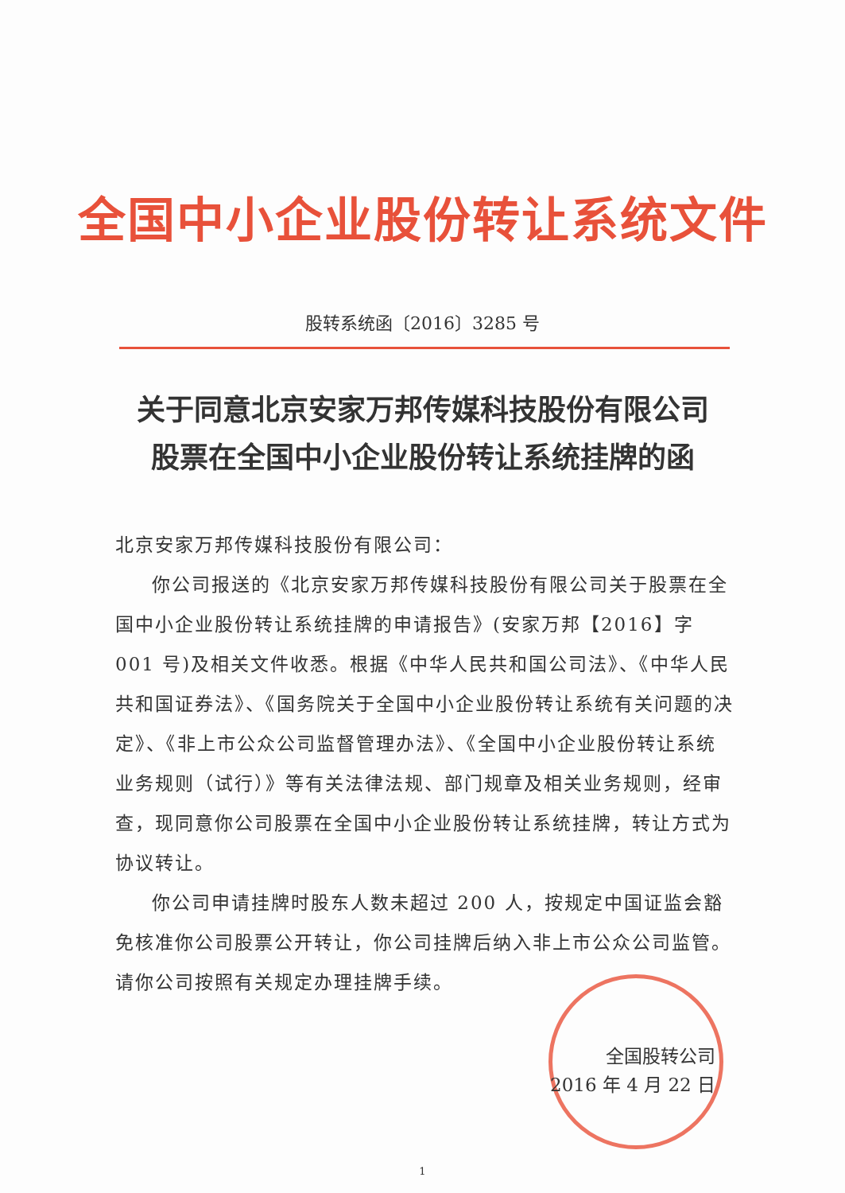全国中小企业股份转让系统文件
股转系统函〔2016〕3285 号
关于同意北京安家万邦传媒科技股份有限公司
股票在全国中小企业股份转让系统挂牌的函
北京安家万邦传媒科技股份有限公司：
你公司报送的《北京安家万邦传媒科技股份有限公司关于股票在全国中小企业股份转让系统挂牌的申请报告》(安家万邦【2016】字 001 号)及相关文件收悉。根据《中华人民共和国公司法》、《中华人民共和国证券法》、《国务院关于全国中小企业股份转让系统有关问题的决定》、《非上市公众公司监督管理办法》、《全国中小企业股份转让系统业务规则（试行）》等有关法律法规、部门规章及相关业务规则，经审查，现同意你公司股票在全国中小企业股份转让系统挂牌，转让方式为协议转让。
你公司申请挂牌时股东人数未超过 200 人，按规定中国证监会豁免核准你公司股票公开转让，你公司挂牌后纳入非上市公众公司监管。请你公司按照有关规定办理挂牌手续。
全国股转公司
2016 年 4 月 22 日
1